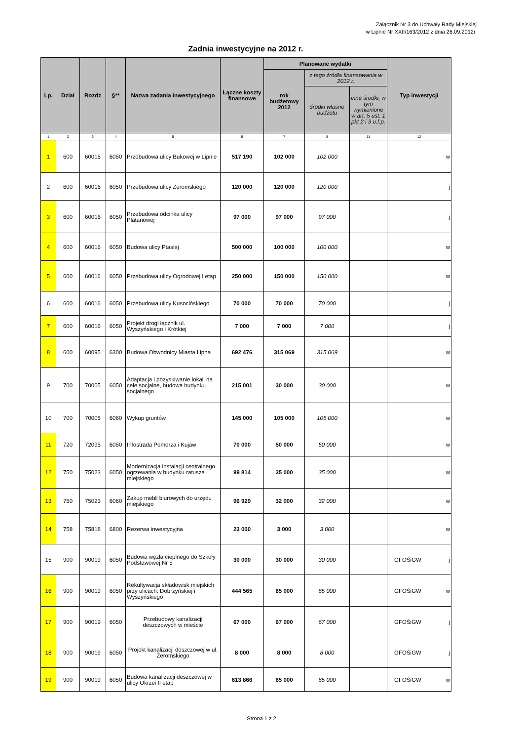Załącznik Nr 3 do Uchwały Rady Miejskiej
w Lipnie Nr XXII/163/2012 z dnia 26.09.2012r.
Zadnia inwestycyjne na 2012 r.
| Lp. | Dział | Rozdz | §** | Nazwa zadania inwestycyjnego | Łączne koszty finansowe | Planowane wydatki | | | Typ inwestycji |
| --- | --- | --- | --- | --- | --- | --- | --- | --- | --- |
| | | | | | | rok budżetowy 2012 | z tego źródła finansowania w 2012 r. | | |
| | | | | | | | środki własne budżetu | inne środki, w tym wymienione w art. 5 ust. 1 pkt 2 i 3 u.f.p. | |
| 1 | 2 | 3 | 4 | 5 | 6 | 7 | 8 | 11 | 12 |
| 1 | 600 | 60016 | 6050 | Przebudowa ulicy Bukowej w Lipnie | 517 190 | 102 000 | 102 000 | | w |
| 2 | 600 | 60016 | 6050 | Przebudowa ulicy Żeromskiego | 120 000 | 120 000 | 120 000 | | j |
| 3 | 600 | 60016 | 6050 | Przebudowa odcinka ulicy Platanowej | 97 000 | 97 000 | 97 000 | | j |
| 4 | 600 | 60016 | 6050 | Budowa ulicy Ptasiej | 500 000 | 100 000 | 100 000 | | w |
| 5 | 600 | 60016 | 6050 | Przebudowa ulicy Ogrodowej I etap | 250 000 | 150 000 | 150 000 | | w |
| 6 | 600 | 60016 | 6050 | Przebudowa ulicy Kusocińskiego | 70 000 | 70 000 | 70 000 | | j |
| 7 | 600 | 60016 | 6050 | Projekt drogi łącznik ul. Wyszyńskiego i Krótkiej | 7 000 | 7 000 | 7 000 | | j |
| 8 | 600 | 60095 | 6300 | Budowa Obwodnicy Miasta Lipna | 692 476 | 315 069 | 315 069 | | w |
| 9 | 700 | 70005 | 6050 | Adaptacja i pozyskiwanie lokali na cele socjalne, budowa budynku socjalnego | 215 001 | 30 000 | 30 000 | | w |
| 10 | 700 | 70005 | 6060 | Wykup gruntów | 145 000 | 105 000 | 105 000 | | w |
| 11 | 720 | 72095 | 6050 | Infostrada Pomorza i Kujaw | 70 000 | 50 000 | 50 000 | | w |
| 12 | 750 | 75023 | 6050 | Modernizacja instalacji centralnego ogrzewania w budynku ratusza miejskiego | 99 814 | 35 000 | 35 000 | | w |
| 13 | 750 | 75023 | 6060 | Zakup mebli biurowych do urzędu miejskiego | 96 929 | 32 000 | 32 000 | | w |
| 14 | 758 | 75818 | 6800 | Rezerwa inwestycyjna | 23 000 | 3 000 | 3 000 | | w |
| 15 | 900 | 90019 | 6050 | Budowa węzła cieplnego do Szkoły Podstawowej Nr 5 | 30 000 | 30 000 | 30 000 | | GFOŚiGW j |
| 16 | 900 | 90019 | 6050 | Rekultywacja składowisk miejskich przy ulicach: Dobrzyńskiej i Wyszyńskiego | 444 565 | 65 000 | 65 000 | | GFOŚiGW w |
| 17 | 900 | 90019 | 6050 | Przebudowy kanalizacji deszczowych w mieście | 67 000 | 67 000 | 67 000 | | GFOŚiGW j |
| 18 | 900 | 90019 | 6050 | Projekt kanalizacji deszczowej w ul. Żeromskiego | 8 000 | 8 000 | 8 000 | | GFOŚiGW j |
| 19 | 900 | 90019 | 6050 | Budowa kanalizacji deszczowej w ulicy Okrzei II etap | 613 866 | 65 000 | 65 000 | | GFOŚiGW w |
Strona 1 z 2